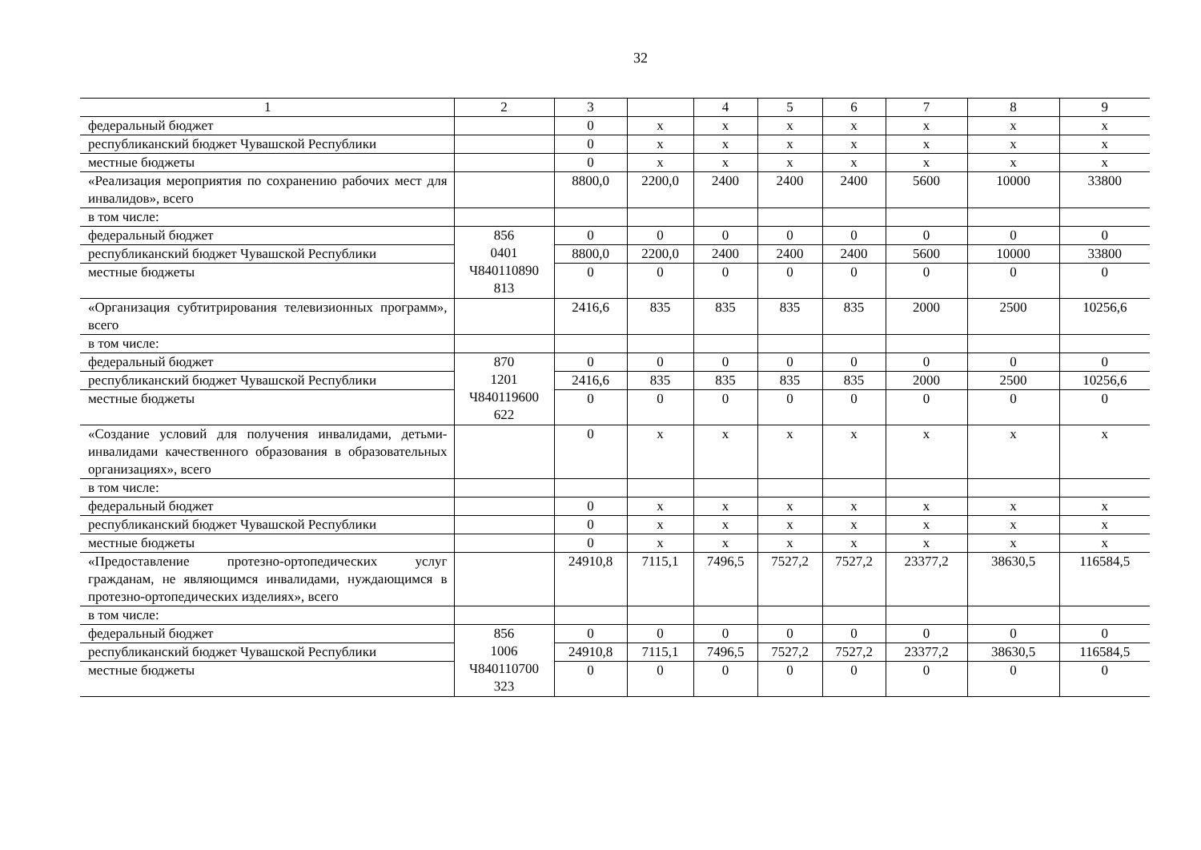32
| 1 | 2 | 3 | | 4 | 5 | 6 | 7 | 8 | 9 |
| федеральный бюджет | | 0 | х | х | х | х | х | х | х |
| республиканский бюджет Чувашской Республики | | 0 | х | х | х | х | х | х | х |
| местные бюджеты | | 0 | х | х | х | х | х | х | х |
| «Реализация мероприятия по сохранению рабочих мест для инвалидов», всего | | 8800,0 | 2200,0 | 2400 | 2400 | 2400 | 5600 | 10000 | 33800 |
| в том числе: | | | | | | | | | |
| федеральный бюджет | 856 0401 Ч840110890 813 | 0 | 0 | 0 | 0 | 0 | 0 | 0 | 0 |
| республиканский бюджет Чувашской Республики | | 8800,0 | 2200,0 | 2400 | 2400 | 2400 | 5600 | 10000 | 33800 |
| местные бюджеты | | 0 | 0 | 0 | 0 | 0 | 0 | 0 | 0 |
| «Организация субтитрирования телевизионных программ», всего | | 2416,6 | 835 | 835 | 835 | 835 | 2000 | 2500 | 10256,6 |
| в том числе: | | | | | | | | | |
| федеральный бюджет | 870 1201 Ч840119600 622 | 0 | 0 | 0 | 0 | 0 | 0 | 0 | 0 |
| республиканский бюджет Чувашской Республики | | 2416,6 | 835 | 835 | 835 | 835 | 2000 | 2500 | 10256,6 |
| местные бюджеты | | 0 | 0 | 0 | 0 | 0 | 0 | 0 | 0 |
| «Создание условий для получения инвалидами, детьми-инвалидами качественного образования в образовательных организациях», всего | | 0 | х | х | х | х | х | х | х |
| в том числе: | | | | | | | | | |
| федеральный бюджет | | 0 | х | х | х | х | х | х | х |
| республиканский бюджет Чувашской Республики | | 0 | х | х | х | х | х | х | х |
| местные бюджеты | | 0 | х | х | х | х | х | х | х |
| «Предоставление протезно-ортопедических услуг гражданам, не являющимся инвалидами, нуждающимся в протезно-ортопедических изделиях», всего | | 24910,8 | 7115,1 | 7496,5 | 7527,2 | 7527,2 | 23377,2 | 38630,5 | 116584,5 |
| в том числе: | | | | | | | | | |
| федеральный бюджет | 856 1006 Ч840110700 323 | 0 | 0 | 0 | 0 | 0 | 0 | 0 | 0 |
| республиканский бюджет Чувашской Республики | | 24910,8 | 7115,1 | 7496,5 | 7527,2 | 7527,2 | 23377,2 | 38630,5 | 116584,5 |
| местные бюджеты | | 0 | 0 | 0 | 0 | 0 | 0 | 0 | 0 |